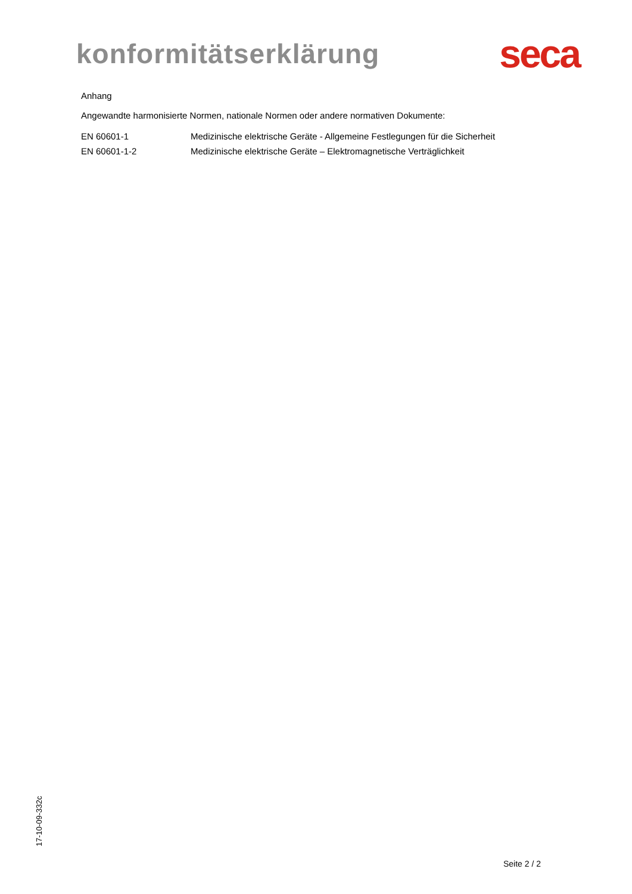konformitätserklärung
seca
Anhang
Angewandte harmonisierte Normen, nationale Normen oder andere normativen Dokumente:
| EN 60601-1 | Medizinische elektrische Geräte - Allgemeine Festlegungen für die Sicherheit |
| EN 60601-1-2 | Medizinische elektrische Geräte – Elektromagnetische Verträglichkeit |
17-10-09-332c
Seite 2 / 2